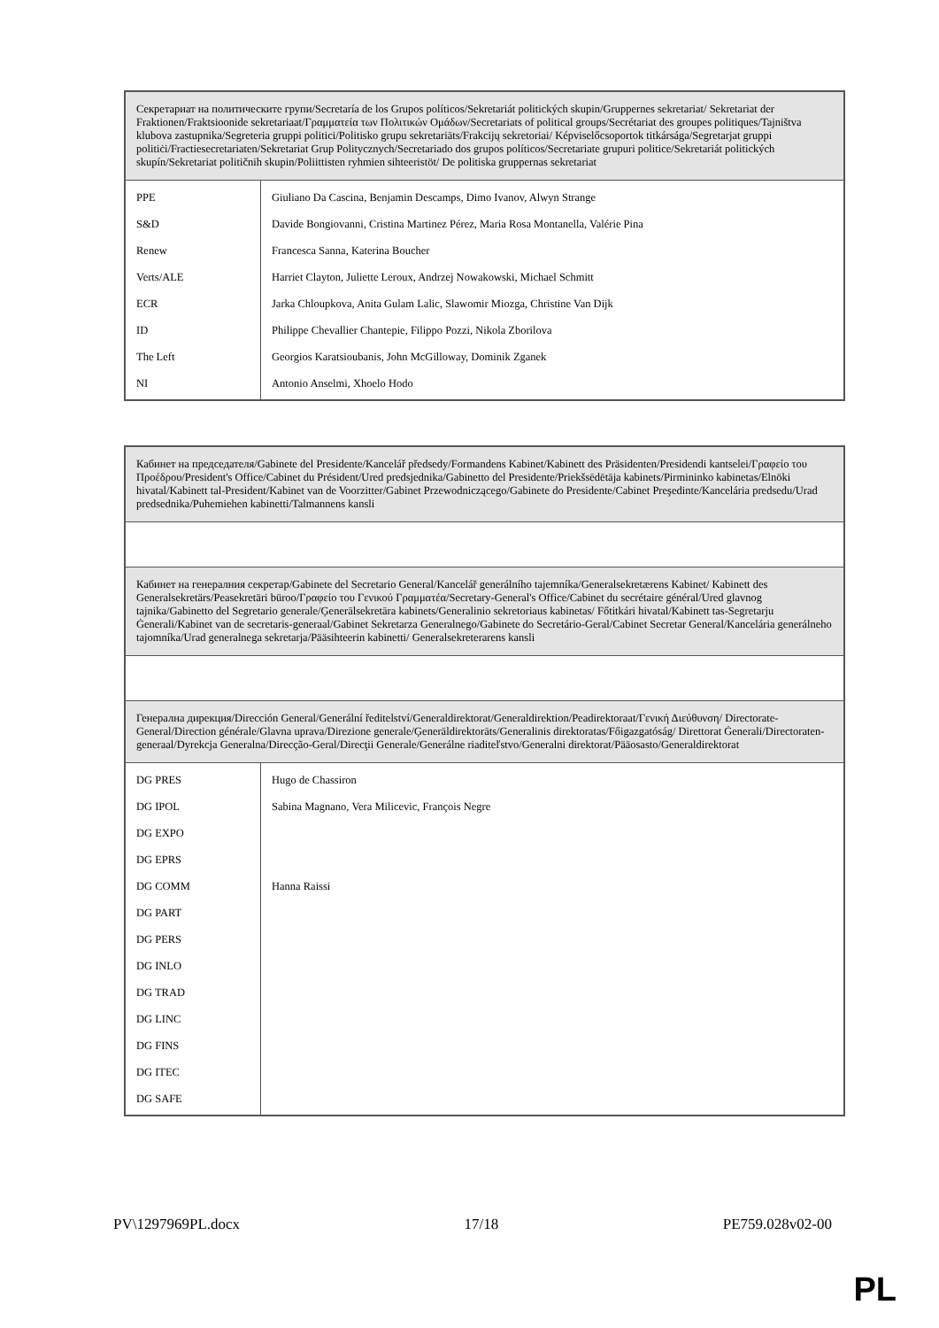| Секретариат на политическите групи/Secretaría de los Grupos políticos/Sekretariát politických skupin/Gruppernes sekretariat/ Sekretariat der Fraktionen/Fraktsioonide sekretariaat/Γραμματεία των Πολιτικών Ομάδων/Secretariats of political groups/Secrétariat des groupes politiques/Tajništva klubova zastupnika/Segreteria gruppi politici/Politisko grupu sekretariāts/Frakcijų sekretoriai/ Képviselőcsoportok titkársága/Segretarjat gruppi politiċi/Fractiesecretariaten/Sekretariat Grup Politycznych/Secretariado dos grupos políticos/Secretariate grupuri politice/Sekretariát politických skupín/Sekretariat političnih skupin/Poliittisten ryhmien sihteeristöt/ De politiska gruppernas sekretariat | |
| PPE | Giuliano Da Cascina, Benjamin Descamps, Dimo Ivanov, Alwyn Strange |
| S&D | Davide Bongiovanni, Cristina Martinez Pérez, Maria Rosa Montanella, Valérie Pina |
| Renew | Francesca Sanna, Katerina Boucher |
| Verts/ALE | Harriet Clayton, Juliette Leroux, Andrzej Nowakowski, Michael Schmitt |
| ECR | Jarka Chloupkova, Anita Gulam Lalic, Slawomir Miozga, Christine Van Dijk |
| ID | Philippe Chevallier Chantepie, Filippo Pozzi, Nikola Zborilova |
| The Left | Georgios Karatsioubanis, John McGilloway, Dominik Zganek |
| NI | Antonio Anselmi, Xhoelo Hodo |
| Кабинет на председателя/Gabinete del Presidente/Kancelář předsedy/Formandens Kabinet/Kabinett des Präsidenten/Presidendi kantselei/Γραφείο του Προέδρου/President's Office/Cabinet du Président/Ured predsjednika/Gabinetto del Presidente/Priekšsēdētāja kabinets/Pirmininko kabinetas/Elnöki hivatal/Kabinett tal-President/Kabinet van de Voorzitter/Gabinet Przewodniczącego/Gabinete do Presidente/Cabinet Preşedinte/Kancelária predsedu/Urad predsednika/Puhemiehen kabinetti/Talmannens kansli | |
| Кабинет на генералния секретар/Gabinete del Secretario General/Kancelář generálního tajemníka/Generalsekretærens Kabinet/ Kabinett des Generalsekretärs/Peasekretäri büroo/Γραφείο του Γενικού Γραμματέα/Secretary-General's Office/Cabinet du secrétaire général/Ured glavnog tajnika/Gabinetto del Segretario generale/Ģenerālsekretāra kabinets/Generalinio sekretoriaus kabinetas/ Főtitkári hivatal/Kabinett tas-Segretarju Ġenerali/Kabinet van de secretaris-generaal/Gabinet Sekretarza Generalnego/Gabinete do Secretário-Geral/Cabinet Secretar General/Kancelária generálneho tajomníka/Urad generalnega sekretarja/Pääsihteerin kabinetti/ Generalsekreterarens kansli | |
| Генерална дирекция/Dirección General/Generální ředitelství/Generaldirektorat/Generaldirektion/Peadirektoraat/Γενική Διεύθυνση/ Directorate-General/Direction générale/Glavna uprava/Direzione generale/Ģenerāldirektorāts/Generalinis direktoratas/Főigazgatóság/ Direttorat Ġenerali/Directoraten-generaal/Dyrekcja Generalna/Direcção-Geral/Direcţii Generale/Generálne riaditeľstvo/Generalni direktorat/Pääosasto/Generaldirektorat | |
| DG PRES | Hugo de Chassiron |
| DG IPOL | Sabina Magnano, Vera Milicevic, François Negre |
| DG EXPO | |
| DG EPRS | |
| DG COMM | Hanna Raissi |
| DG PART | |
| DG PERS | |
| DG INLO | |
| DG TRAD | |
| DG LINC | |
| DG FINS | |
| DG ITEC | |
| DG SAFE | |
PV\1297969PL.docx 17/18 PE759.028v02-00
PL